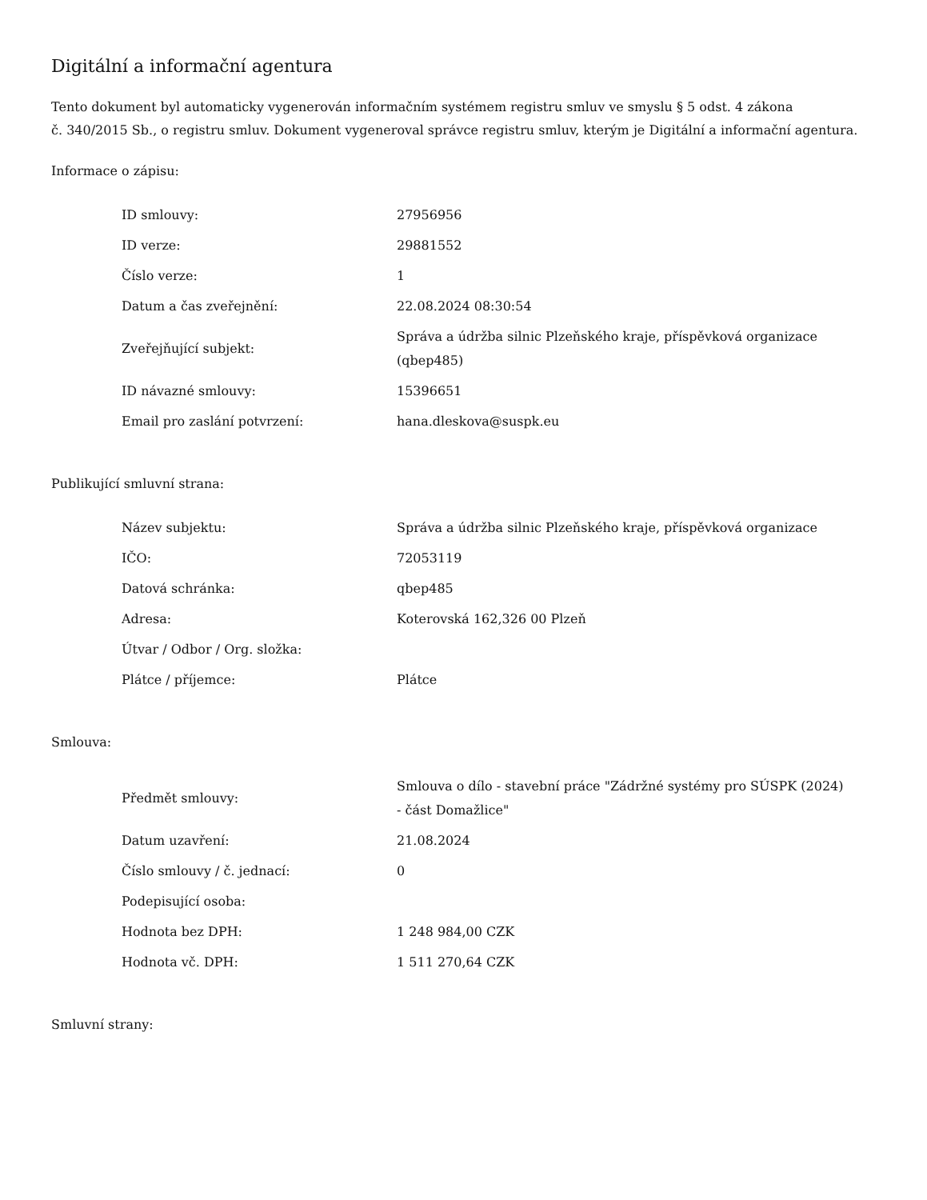Digitální a informační agentura
Tento dokument byl automaticky vygenerován informačním systémem registru smluv ve smyslu § 5 odst. 4 zákona
č. 340/2015 Sb., o registru smluv. Dokument vygeneroval správce registru smluv, kterým je Digitální a informační agentura.
Informace o zápisu:
| ID smlouvy: | 27956956 |
| ID verze: | 29881552 |
| Číslo verze: | 1 |
| Datum a čas zveřejnění: | 22.08.2024 08:30:54 |
| Zveřejňující subjekt: | Správa a údržba silnic Plzeňského kraje, příspěvková organizace (qbep485) |
| ID návazné smlouvy: | 15396651 |
| Email pro zaslání potvrzení: | hana.dleskova@suspk.eu |
Publikující smluvní strana:
| Název subjektu: | Správa a údržba silnic Plzeňského kraje, příspěvková organizace |
| IČO: | 72053119 |
| Datová schránka: | qbep485 |
| Adresa: | Koterovská 162,326 00 Plzeň |
| Útvar / Odbor / Org. složka: | |
| Plátce / příjemce: | Plátce |
Smlouva:
| Předmět smlouvy: | Smlouva o dílo - stavební práce "Zádržné systémy pro SÚSPK (2024) - část Domažlice" |
| Datum uzavření: | 21.08.2024 |
| Číslo smlouvy / č. jednací: | 0 |
| Podepisující osoba: | |
| Hodnota bez DPH: | 1 248 984,00 CZK |
| Hodnota vč. DPH: | 1 511 270,64 CZK |
Smluvní strany: